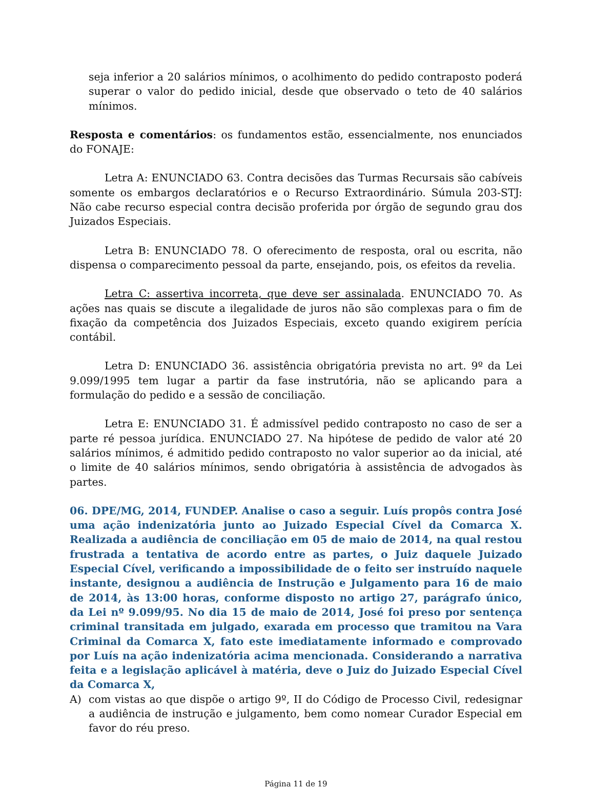seja inferior a 20 salários mínimos, o acolhimento do pedido contraposto poderá superar o valor do pedido inicial, desde que observado o teto de 40 salários mínimos.
Resposta e comentários: os fundamentos estão, essencialmente, nos enunciados do FONAJE:
Letra A: ENUNCIADO 63. Contra decisões das Turmas Recursais são cabíveis somente os embargos declaratórios e o Recurso Extraordinário. Súmula 203-STJ: Não cabe recurso especial contra decisão proferida por órgão de segundo grau dos Juizados Especiais.
Letra B: ENUNCIADO 78. O oferecimento de resposta, oral ou escrita, não dispensa o comparecimento pessoal da parte, ensejando, pois, os efeitos da revelia.
Letra C: assertiva incorreta, que deve ser assinalada. ENUNCIADO 70. As ações nas quais se discute a ilegalidade de juros não são complexas para o fim de fixação da competência dos Juizados Especiais, exceto quando exigirem perícia contábil.
Letra D: ENUNCIADO 36. assistência obrigatória prevista no art. 9º da Lei 9.099/1995 tem lugar a partir da fase instrutória, não se aplicando para a formulação do pedido e a sessão de conciliação.
Letra E: ENUNCIADO 31. É admissível pedido contraposto no caso de ser a parte ré pessoa jurídica. ENUNCIADO 27. Na hipótese de pedido de valor até 20 salários mínimos, é admitido pedido contraposto no valor superior ao da inicial, até o limite de 40 salários mínimos, sendo obrigatória à assistência de advogados às partes.
06. DPE/MG, 2014, FUNDEP. Analise o caso a seguir. Luís propôs contra José uma ação indenizatória junto ao Juizado Especial Cível da Comarca X. Realizada a audiência de conciliação em 05 de maio de 2014, na qual restou frustrada a tentativa de acordo entre as partes, o Juiz daquele Juizado Especial Cível, verificando a impossibilidade de o feito ser instruído naquele instante, designou a audiência de Instrução e Julgamento para 16 de maio de 2014, às 13:00 horas, conforme disposto no artigo 27, parágrafo único, da Lei nº 9.099/95. No dia 15 de maio de 2014, José foi preso por sentença criminal transitada em julgado, exarada em processo que tramitou na Vara Criminal da Comarca X, fato este imediatamente informado e comprovado por Luís na ação indenizatória acima mencionada. Considerando a narrativa feita e a legislação aplicável à matéria, deve o Juiz do Juizado Especial Cível da Comarca X,
A) com vistas ao que dispõe o artigo 9º, II do Código de Processo Civil, redesignar a audiência de instrução e julgamento, bem como nomear Curador Especial em favor do réu preso.
Página 11 de 19